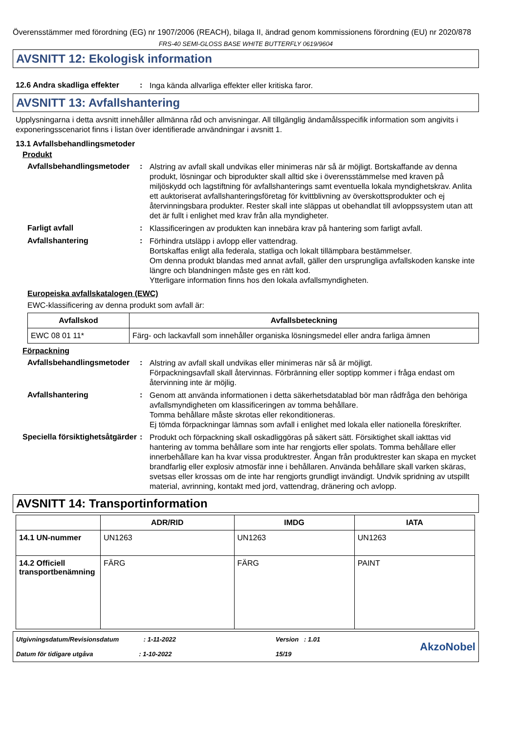Överensstämmer med förordning (EG) nr 1907/2006 (REACH), bilaga II, ändrad genom kommissionens förordning (EU) nr 2020/878
FRS-40 SEMI-GLOSS BASE WHITE BUTTERFLY 0619/9604
AVSNITT 12: Ekologisk information
12.6 Andra skadliga effekter
:
Inga kända allvarliga effekter eller kritiska faror.
AVSNITT 13: Avfallshantering
Upplysningarna i detta avsnitt innehåller allmänna råd och anvisningar. All tillgänglig ändamålsspecifik information som angivits i exponeringsscenariot finns i listan över identifierade användningar i avsnitt 1.
13.1 Avfallsbehandlingsmetoder
Produkt
Avfallsbehandlingsmetoder
:
Alstring av avfall skall undvikas eller minimeras när så är möjligt. Bortskaffande av denna produkt, lösningar och biprodukter skall alltid ske i överensstämmelse med kraven på miljöskydd och lagstiftning för avfallshanterings samt eventuella lokala myndighetskrav. Anlita ett auktoriserat avfallshanteringsföretag för kvittblivning av överskottsprodukter och ej återvinningsbara produkter. Rester skall inte släppas ut obehandlat till avloppssystem utan att det är fullt i enlighet med krav från alla myndigheter.
Farligt avfall :
Klassificeringen av produkten kan innebära krav på hantering som farligt avfall.
Avfallshantering :
Förhindra utsläpp i avlopp eller vattendrag.
Bortskaffas enligt alla federala, statliga och lokalt tillämpbara bestämmelser.
Om denna produkt blandas med annat avfall, gäller den ursprungliga avfallskoden kanske inte längre och blandningen måste ges en rätt kod.
Ytterligare information finns hos den lokala avfallsmyndigheten.
Europeiska avfallskatalogen (EWC)
EWC-klassificering av denna produkt som avfall är:
| Avfallskod | Avfallsbeteckning |
| --- | --- |
| EWC 08 01 11* | Färg- och lackavfall som innehåller organiska lösningsmedel eller andra farliga ämnen |
Förpackning
Avfallsbehandlingsmetoder
:
Alstring av avfall skall undvikas eller minimeras när så är möjligt.
Förpackningsavfall skall återvinnas. Förbränning eller soptipp kommer i fråga endast om återvinning inte är möjlig.
Avfallshantering :
Genom att använda informationen i detta säkerhetsdatablad bör man rådfråga den behöriga avfallsmyndigheten om klassificeringen av tomma behållare.
Tomma behållare måste skrotas eller rekonditioneras.
Ej tömda förpackningar lämnas som avfall i enlighet med lokala eller nationella föreskrifter.
Speciella försiktighetsåtgärder
:
Produkt och förpackning skall oskadliggöras på säkert sätt. Försiktighet skall iakttas vid hantering av tomma behållare som inte har rengjorts eller spolats. Tomma behållare eller innerbehållare kan ha kvar vissa produktrester. Ångan från produktrester kan skapa en mycket brandfarlig eller explosiv atmosfär inne i behållaren. Använda behållare skall varken skäras, svetsas eller krossas om de inte har rengjorts grundligt invändigt. Undvik spridning av utspillt material, avrinning, kontakt med jord, vattendrag, dränering och avlopp.
AVSNITT 14: Transportinformation
| | ADR/RID | IMDG | IATA |
| --- | --- | --- | --- |
| 14.1 UN-nummer | UN1263 | UN1263 | UN1263 |
| 14.2 Officiell transportbenämning | FÄRG | FÄRG | PAINT |
Utgivningsdatum/Revisionsdatum : 1-11-2022
Datum för tidigare utgåva : 1-10-2022
Version : 1.01
15/19
AkzoNobel